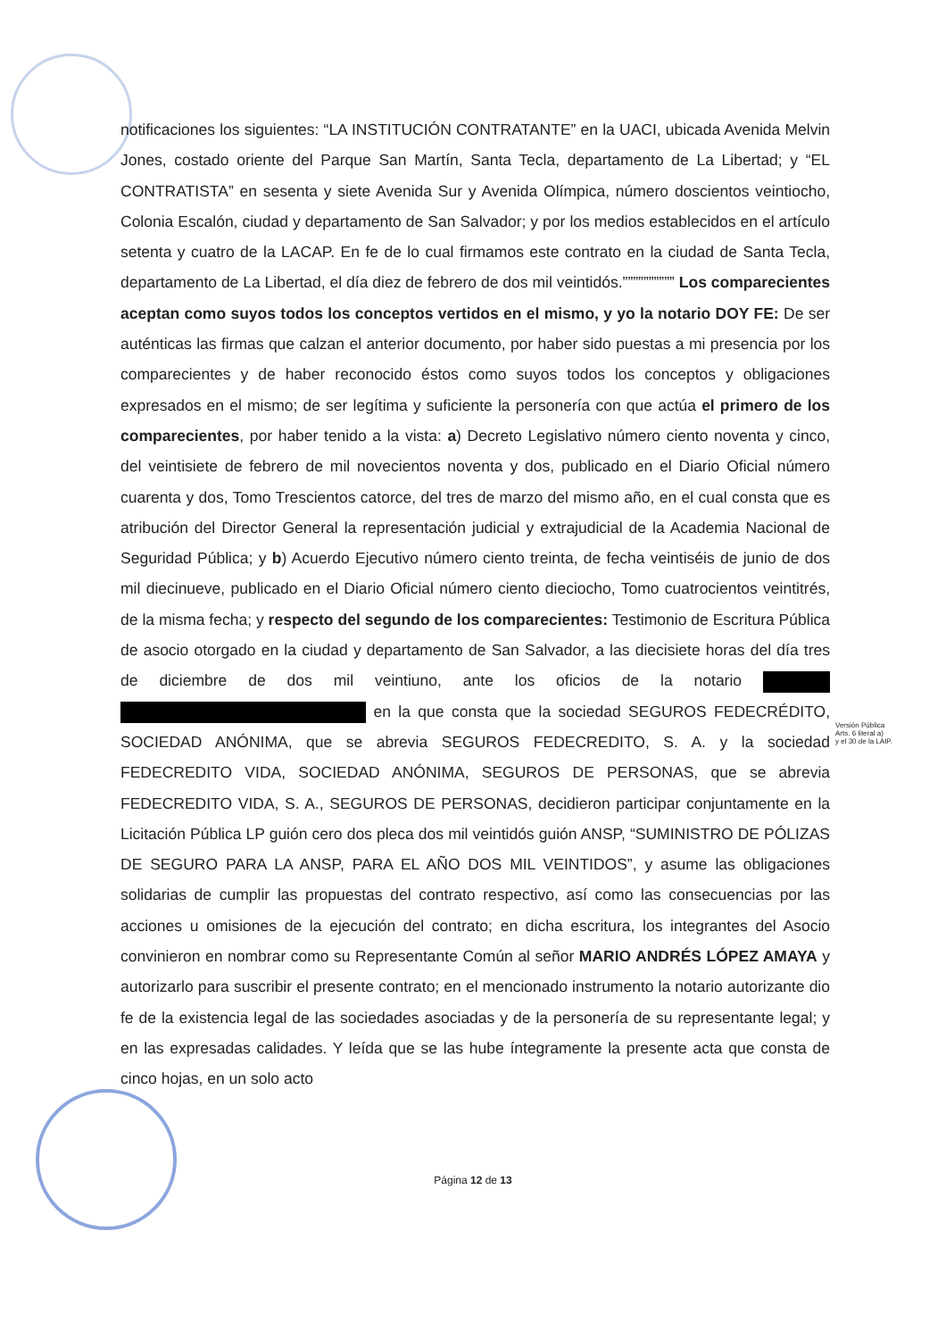notificaciones los siguientes: “LA INSTITUCIÓN CONTRATANTE” en la UACI, ubicada Avenida Melvin Jones, costado oriente del Parque San Martín, Santa Tecla, departamento de La Libertad; y “EL CONTRATISTA” en sesenta y siete Avenida Sur y Avenida Olímpica, número doscientos veintiocho, Colonia Escalón, ciudad y departamento de San Salvador; y por los medios establecidos en el artículo setenta y cuatro de la LACAP. En fe de lo cual firmamos este contrato en la ciudad de Santa Tecla, departamento de La Libertad, el día diez de febrero de dos mil veintidós.”””””””””” Los comparecientes aceptan como suyos todos los conceptos vertidos en el mismo, y yo la notario DOY FE: De ser auténticas las firmas que calzan el anterior documento, por haber sido puestas a mi presencia por los comparecientes y de haber reconocido éstos como suyos todos los conceptos y obligaciones expresados en el mismo; de ser legítima y suficiente la personería con que actúa el primero de los comparecientes, por haber tenido a la vista: a) Decreto Legislativo número ciento noventa y cinco, del veintisiete de febrero de mil novecientos noventa y dos, publicado en el Diario Oficial número cuarenta y dos, Tomo Trescientos catorce, del tres de marzo del mismo año, en el cual consta que es atribución del Director General la representación judicial y extrajudicial de la Academia Nacional de Seguridad Pública; y b) Acuerdo Ejecutivo número ciento treinta, de fecha veintiséis de junio de dos mil diecinueve, publicado en el Diario Oficial número ciento dieciocho, Tomo cuatrocientos veintitrés, de la misma fecha; y respecto del segundo de los comparecientes: Testimonio de Escritura Pública de asocio otorgado en la ciudad y departamento de San Salvador, a las diecisiete horas del día tres de diciembre de dos mil veintiuno, ante los oficios de la notario en la que consta que la sociedad SEGUROS FEDECRÉDITO, SOCIEDAD ANÓNIMA, que se abrevia SEGUROS FEDECREDITO, S. A. y la sociedad FEDECREDITO VIDA, SOCIEDAD ANÓNIMA, SEGUROS DE PERSONAS, que se abrevia FEDECREDITO VIDA, S. A., SEGUROS DE PERSONAS, decidieron participar conjuntamente en la Licitación Pública LP guión cero dos pleca dos mil veintidós guión ANSP, “SUMINISTRO DE PÓLIZAS DE SEGURO PARA LA ANSP, PARA EL AÑO DOS MIL VEINTIDOS”, y asume las obligaciones solidarias de cumplir las propuestas del contrato respectivo, así como las consecuencias por las acciones u omisiones de la ejecución del contrato; en dicha escritura, los integrantes del Asocio convinieron en nombrar como su Representante Común al señor MARIO ANDRÉS LÓPEZ AMAYA y autorizarlo para suscribir el presente contrato; en el mencionado instrumento la notario autorizante dio fe de la existencia legal de las sociedades asociadas y de la personería de su representante legal; y en las expresadas calidades. Y leída que se las hube íntegramente la presente acta que consta de cinco hojas, en un solo acto
Versión Pública
Arts. 6 literal a)
y el 30 de la LAIP.
Página 12 de 13